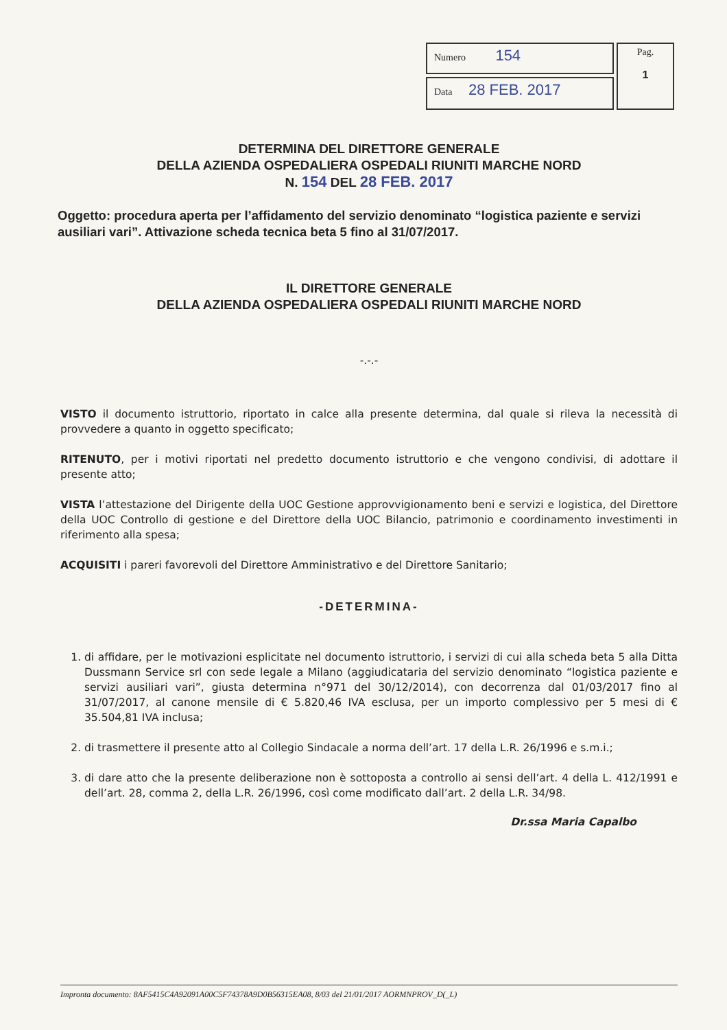| Numero 154 | Pag. 1 |
| Data 28 FEB. 2017 | |
DETERMINA DEL DIRETTORE GENERALE
DELLA AZIENDA OSPEDALIERA OSPEDALI RIUNITI MARCHE NORD
N. 154 DEL 28 FEB. 2017
Oggetto: procedura aperta per l’affidamento del servizio denominato “logistica paziente e servizi ausiliari vari”. Attivazione scheda tecnica beta 5 fino al 31/07/2017.
IL DIRETTORE GENERALE
DELLA AZIENDA OSPEDALIERA OSPEDALI RIUNITI MARCHE NORD
-.-.-
VISTO il documento istruttorio, riportato in calce alla presente determina, dal quale si rileva la necessità di provvedere a quanto in oggetto specificato;
RITENUTO, per i motivi riportati nel predetto documento istruttorio e che vengono condivisi, di adottare il presente atto;
VISTA l’attestazione del Dirigente della UOC Gestione approvvigionamento beni e servizi e logistica, del Direttore della UOC Controllo di gestione e del Direttore della UOC Bilancio, patrimonio e coordinamento investimenti in riferimento alla spesa;
ACQUISITI i pareri favorevoli del Direttore Amministrativo e del Direttore Sanitario;
-DETERMINA-
1. di affidare, per le motivazioni esplicitate nel documento istruttorio, i servizi di cui alla scheda beta 5 alla Ditta Dussmann Service srl con sede legale a Milano (aggiudicataria del servizio denominato “logistica paziente e servizi ausiliari vari”, giusta determina n°971 del 30/12/2014), con decorrenza dal 01/03/2017 fino al 31/07/2017, al canone mensile di € 5.820,46 IVA esclusa, per un importo complessivo per 5 mesi di € 35.504,81 IVA inclusa;
2. di trasmettere il presente atto al Collegio Sindacale a norma dell’art. 17 della L.R. 26/1996 e s.m.i.;
3. di dare atto che la presente deliberazione non è sottoposta a controllo ai sensi dell’art. 4 della L. 412/1991 e dell’art. 28, comma 2, della L.R. 26/1996, così come modificato dall’art. 2 della L.R. 34/98.
Dr.ssa Maria Capalbo
Impronta documento: 8AF5415C4A92091A00C5F74378A9D0B56315EA08, 8/03 del 21/01/2017 AORMNPROV_D(_L)